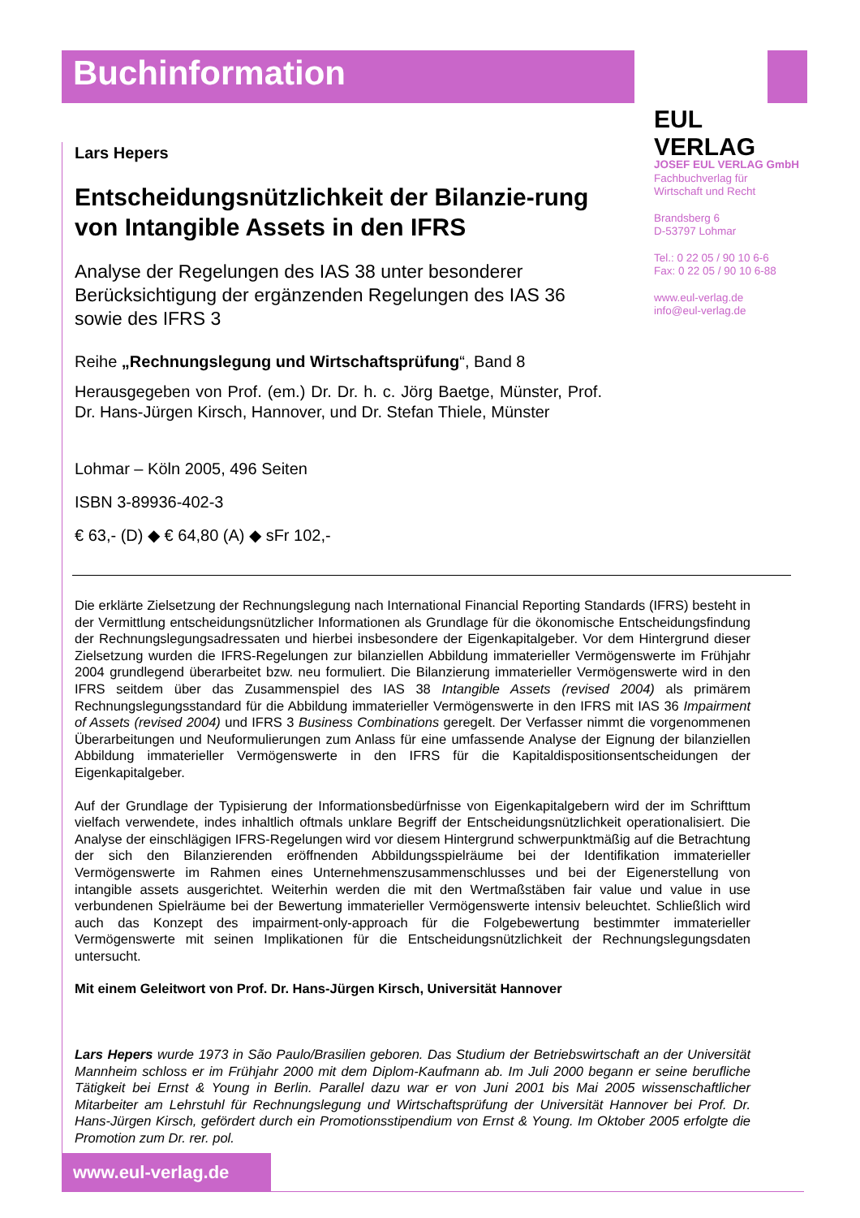Buchinformation
EUL VERLAG
JOSEF EUL VERLAG GmbH
Fachbuchverlag für
Wirtschaft und Recht
Brandsberg 6
D-53797 Lohmar
Tel.: 0 22 05 / 90 10 6-6
Fax: 0 22 05 / 90 10 6-88
www.eul-verlag.de
info@eul-verlag.de
Lars Hepers
Entscheidungsnützlichkeit der Bilanzie-rung von Intangible Assets in den IFRS
Analyse der Regelungen des IAS 38 unter besonderer Berücksichtigung der ergänzenden Regelungen des IAS 36 sowie des IFRS 3
Reihe „Rechnungslegung und Wirtschaftsprüfung“, Band 8
Herausgegeben von Prof. (em.) Dr. Dr. h. c. Jörg Baetge, Münster, Prof. Dr. Hans-Jürgen Kirsch, Hannover, und Dr. Stefan Thiele, Münster
Lohmar – Köln 2005, 496 Seiten
ISBN 3-89936-402-3
€ 63,- (D) ◆ € 64,80 (A) ◆ sFr 102,-
Die erklärte Zielsetzung der Rechnungslegung nach International Financial Reporting Standards (IFRS) besteht in der Vermittlung entscheidungsnützlicher Informationen als Grundlage für die ökonomische Entscheidungsfindung der Rechnungslegungsadressaten und hierbei insbesondere der Eigenkapitalgeber. Vor dem Hintergrund dieser Zielsetzung wurden die IFRS-Regelungen zur bilanziellen Abbildung immaterieller Vermögenswerte im Frühjahr 2004 grundlegend überarbeitet bzw. neu formuliert. Die Bilanzierung immaterieller Vermögenswerte wird in den IFRS seitdem über das Zusammenspiel des IAS 38 Intangible Assets (revised 2004) als primärem Rechnungslegungsstandard für die Abbildung immaterieller Vermögenswerte in den IFRS mit IAS 36 Impairment of Assets (revised 2004) und IFRS 3 Business Combinations geregelt. Der Verfasser nimmt die vorgenommenen Überarbeitungen und Neuformulierungen zum Anlass für eine umfassende Analyse der Eignung der bilanziellen Abbildung immaterieller Vermögenswerte in den IFRS für die Kapitaldispositionsentscheidungen der Eigenkapitalgeber.
Auf der Grundlage der Typisierung der Informationsbedürfnisse von Eigenkapitalgebern wird der im Schrifttum vielfach verwendete, indes inhaltlich oftmals unklare Begriff der Entscheidungsnützlichkeit operationalisiert. Die Analyse der einschlägigen IFRS-Regelungen wird vor diesem Hintergrund schwerpunktmäßig auf die Betrachtung der sich den Bilanzierenden eröffnenden Abbildungsspielräume bei der Identifikation immaterieller Vermögenswerte im Rahmen eines Unternehmenszusammenschlusses und bei der Eigenerstellung von intangible assets ausgerichtet. Weiterhin werden die mit den Wertmaßstäben fair value und value in use verbundenen Spielräume bei der Bewertung immaterieller Vermögenswerte intensiv beleuchtet. Schließlich wird auch das Konzept des impairment-only-approach für die Folgebewertung bestimmter immaterieller Vermögenswerte mit seinen Implikationen für die Entscheidungsnützlichkeit der Rechnungslegungsdaten untersucht.
Mit einem Geleitwort von Prof. Dr. Hans-Jürgen Kirsch, Universität Hannover
Lars Hepers wurde 1973 in São Paulo/Brasilien geboren. Das Studium der Betriebswirtschaft an der Universität Mannheim schloss er im Frühjahr 2000 mit dem Diplom-Kaufmann ab. Im Juli 2000 begann er seine berufliche Tätigkeit bei Ernst & Young in Berlin. Parallel dazu war er von Juni 2001 bis Mai 2005 wissenschaftlicher Mitarbeiter am Lehrstuhl für Rechnungslegung und Wirtschaftsprüfung der Universität Hannover bei Prof. Dr. Hans-Jürgen Kirsch, gefördert durch ein Promotionsstipendium von Ernst & Young. Im Oktober 2005 erfolgte die Promotion zum Dr. rer. pol.
www.eul-verlag.de